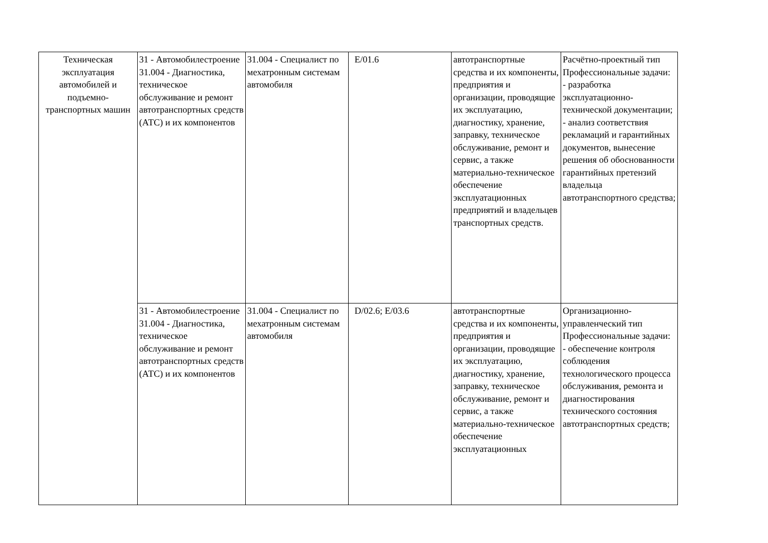| Техническая эксплуатация автомобилей и подъемно-транспортных машин | 31 - Автомобилестроение 31.004 - Диагностика, техническое обслуживание и ремонт автотранспортных средств (АТС) и их компонентов | 31.004 - Специалист по мехатронным системам автомобиля | E/01.6 | автотранспортные средства и их компоненты, предприятия и организации, проводящие их эксплуатацию, диагностику, хранение, заправку, техническое обслуживание, ремонт и сервис, а также материально-техническое обеспечение эксплуатационных предприятий и владельцев транспортных средств. | Расчётно-проектный тип Профессиональные задачи: - разработка эксплуатационно-технической документации; - анализ соответствия рекламаций и гарантийных документов, вынесение решения об обоснованности гарантийных претензий владельца автотранспортного средства; |
| | 31 - Автомобилестроение 31.004 - Диагностика, техническое обслуживание и ремонт автотранспортных средств (АТС) и их компонентов | 31.004 - Специалист по мехатронным системам автомобиля | D/02.6; E/03.6 | автотранспортные средства и их компоненты, предприятия и организации, проводящие их эксплуатацию, диагностику, хранение, заправку, техническое обслуживание, ремонт и сервис, а также материально-техническое обеспечение эксплуатационных | Организационно-управленческий тип Профессиональные задачи: - обеспечение контроля соблюдения технологического процесса обслуживания, ремонта и диагностирования технического состояния автотранспортных средств; |